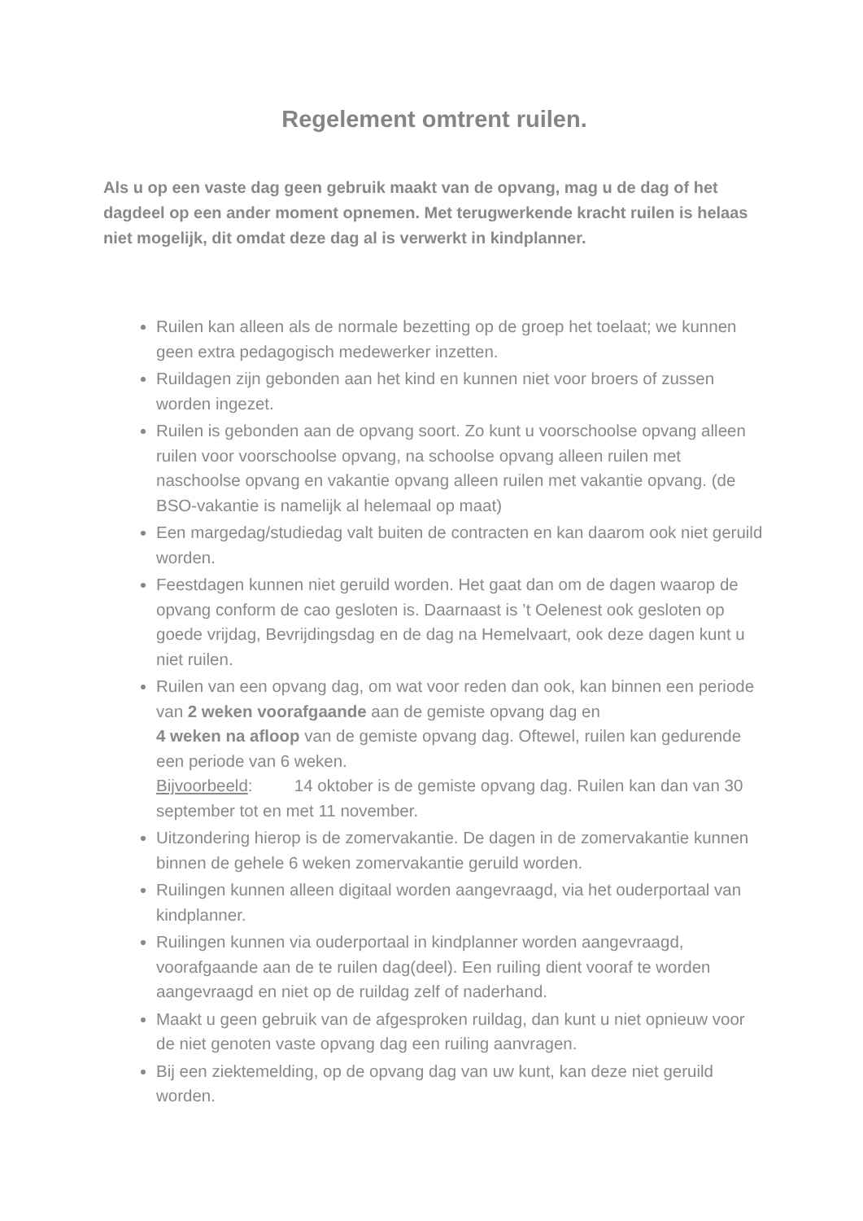Regelement omtrent ruilen.
Als u op een vaste dag geen gebruik maakt van de opvang, mag u de dag of het dagdeel op een ander moment opnemen. Met terugwerkende kracht ruilen is helaas niet mogelijk, dit omdat deze dag al is verwerkt in kindplanner.
Ruilen kan alleen als de normale bezetting op de groep het toelaat; we kunnen geen extra pedagogisch medewerker inzetten.
Ruildagen zijn gebonden aan het kind en kunnen niet voor broers of zussen worden ingezet.
Ruilen is gebonden aan de opvang soort. Zo kunt u voorschoolse opvang alleen ruilen voor voorschoolse opvang, na schoolse opvang alleen ruilen met naschoolse opvang en vakantie opvang alleen ruilen met vakantie opvang. (de BSO-vakantie is namelijk al helemaal op maat)
Een margedag/studiedag valt buiten de contracten en kan daarom ook niet geruild worden.
Feestdagen kunnen niet geruild worden. Het gaat dan om de dagen waarop de opvang conform de cao gesloten is. Daarnaast is ’t Oelenest ook gesloten op goede vrijdag, Bevrijdingsdag en de dag na Hemelvaart, ook deze dagen kunt u niet ruilen.
Ruilen van een opvang dag, om wat voor reden dan ook, kan binnen een periode van 2 weken voorafgaande aan de gemiste opvang dag en
4 weken na afloop van de gemiste opvang dag. Oftewel, ruilen kan gedurende een periode van 6 weken.
Bijvoorbeeld: 14 oktober is de gemiste opvang dag. Ruilen kan dan van 30 september tot en met 11 november.
Uitzondering hierop is de zomervakantie. De dagen in de zomervakantie kunnen binnen de gehele 6 weken zomervakantie geruild worden.
Ruilingen kunnen alleen digitaal worden aangevraagd, via het ouderportaal van kindplanner.
Ruilingen kunnen via ouderportaal in kindplanner worden aangevraagd, voorafgaande aan de te ruilen dag(deel). Een ruiling dient vooraf te worden aangevraagd en niet op de ruildag zelf of naderhand.
Maakt u geen gebruik van de afgesproken ruildag, dan kunt u niet opnieuw voor de niet genoten vaste opvang dag een ruiling aanvragen.
Bij een ziektemelding, op de opvang dag van uw kunt, kan deze niet geruild worden.